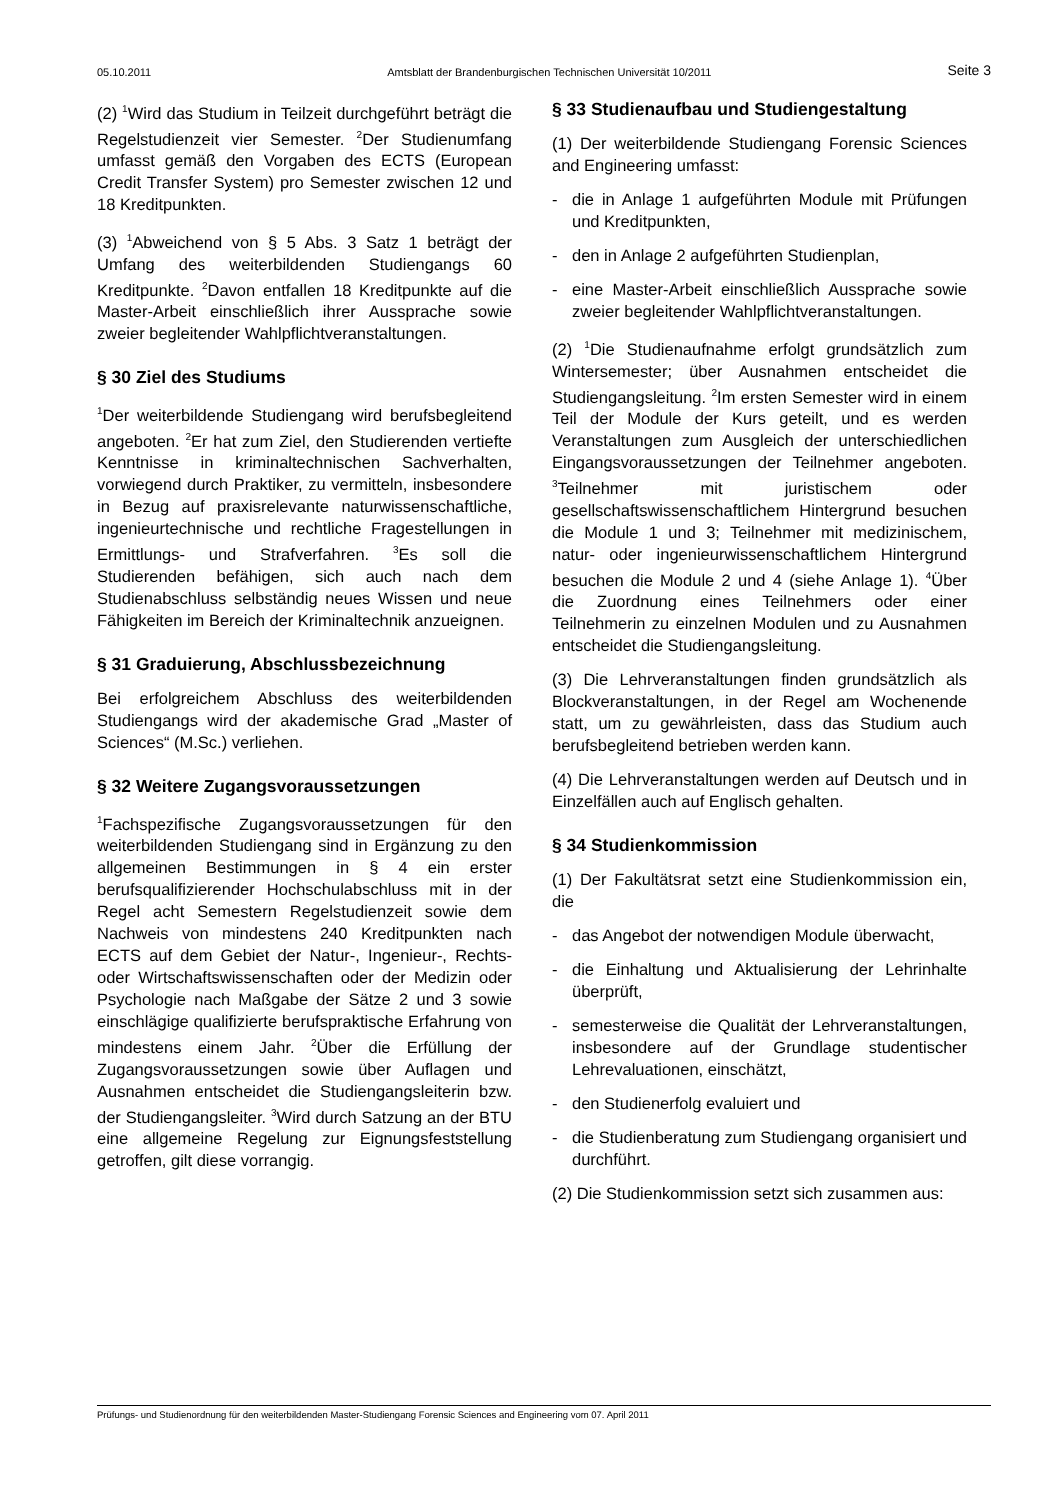05.10.2011 Amtsblatt der Brandenburgischen Technischen Universität 10/2011 Seite 3
(2) <sup>1</sup>Wird das Studium in Teilzeit durchgeführt beträgt die Regelstudienzeit vier Semester. <sup>2</sup>Der Studienumfang umfasst gemäß den Vorgaben des ECTS (European Credit Transfer System) pro Semester zwischen 12 und 18 Kreditpunkten.
(3) <sup>1</sup>Abweichend von § 5 Abs. 3 Satz 1 beträgt der Umfang des weiterbildenden Studiengangs 60 Kreditpunkte. <sup>2</sup>Davon entfallen 18 Kreditpunkte auf die Master-Arbeit einschließlich ihrer Aussprache sowie zweier begleitender Wahlpflichtveranstaltungen.
§ 30 Ziel des Studiums
<sup>1</sup> Der weiterbildende Studiengang wird berufsbegleitend angeboten. <sup>2</sup>Er hat zum Ziel, den Studierenden vertiefte Kenntnisse in kriminaltechnischen Sachverhalten, vorwiegend durch Praktiker, zu vermitteln, insbesondere in Bezug auf praxisrelevante naturwissenschaftliche, ingenieurtechnische und rechtliche Fragestellungen in Ermittlungs- und Strafverfahren. <sup>3</sup>Es soll die Studierenden befähigen, sich auch nach dem Studienabschluss selbständig neues Wissen und neue Fähigkeiten im Bereich der Kriminaltechnik anzueignen.
§ 31 Graduierung, Abschlussbezeichnung
Bei erfolgreichem Abschluss des weiterbildenden Studiengangs wird der akademische Grad „Master of Sciences“ (M.Sc.) verliehen.
§ 32 Weitere Zugangsvoraussetzungen
<sup>1</sup> Fachspezifische Zugangsvoraussetzungen für den weiterbildenden Studiengang sind in Ergänzung zu den allgemeinen Bestimmungen in § 4 ein erster berufsqualifizierender Hochschulabschluss mit in der Regel acht Semestern Regelstudienzeit sowie dem Nachweis von mindestens 240 Kreditpunkten nach ECTS auf dem Gebiet der Natur-, Ingenieur-, Rechts- oder Wirtschaftswissenschaften oder der Medizin oder Psychologie nach Maßgabe der Sätze 2 und 3 sowie einschlägige qualifizierte berufspraktische Erfahrung von mindestens einem Jahr. <sup>2</sup>Über die Erfüllung der Zugangsvoraussetzungen sowie über Auflagen und Ausnahmen entscheidet die Studiengangsleiterin bzw. der Studiengangsleiter. <sup>3</sup>Wird durch Satzung an der BTU eine allgemeine Regelung zur Eignungsfeststellung getroffen, gilt diese vorrangig.
§ 33 Studienaufbau und Studiengestaltung
(1) Der weiterbildende Studiengang Forensic Sciences and Engineering umfasst:
- die in Anlage 1 aufgeführten Module mit Prüfungen und Kreditpunkten,
- den in Anlage 2 aufgeführten Studienplan,
- eine Master-Arbeit einschließlich Aussprache sowie zweier begleitender Wahlpflichtveranstaltungen.
(2) <sup>1</sup>Die Studienaufnahme erfolgt grundsätzlich zum Wintersemester; über Ausnahmen entscheidet die Studiengangsleitung. <sup>2</sup>Im ersten Semester wird in einem Teil der Module der Kurs geteilt, und es werden Veranstaltungen zum Ausgleich der unterschiedlichen Eingangsvoraussetzungen der Teilnehmer angeboten. <sup>3</sup>Teilnehmer mit juristischem oder gesellschaftswissenschaftlichem Hintergrund besuchen die Module 1 und 3; Teilnehmer mit medizinischem, natur- oder ingenieurwissenschaftlichem Hintergrund besuchen die Module 2 und 4 (siehe Anlage 1). <sup>4</sup>Über die Zuordnung eines Teilnehmers oder einer Teilnehmerin zu einzelnen Modulen und zu Ausnahmen entscheidet die Studiengangsleitung.
(3) Die Lehrveranstaltungen finden grundsätzlich als Blockveranstaltungen, in der Regel am Wochenende statt, um zu gewährleisten, dass das Studium auch berufsbegleitend betrieben werden kann.
(4) Die Lehrveranstaltungen werden auf Deutsch und in Einzelfällen auch auf Englisch gehalten.
§ 34 Studienkommission
(1) Der Fakultätsrat setzt eine Studienkommission ein, die
- das Angebot der notwendigen Module überwacht,
- die Einhaltung und Aktualisierung der Lehrinhalte überprüft,
- semesterweise die Qualität der Lehrveranstaltungen, insbesondere auf der Grundlage studentischer Lehrevaluationen, einschätzt,
- den Studienerfolg evaluiert und
- die Studienberatung zum Studiengang organisiert und durchführt.
(2) Die Studienkommission setzt sich zusammen aus:
Prüfungs- und Studienordnung für den weiterbildenden Master-Studiengang Forensic Sciences and Engineering vom 07. April 2011